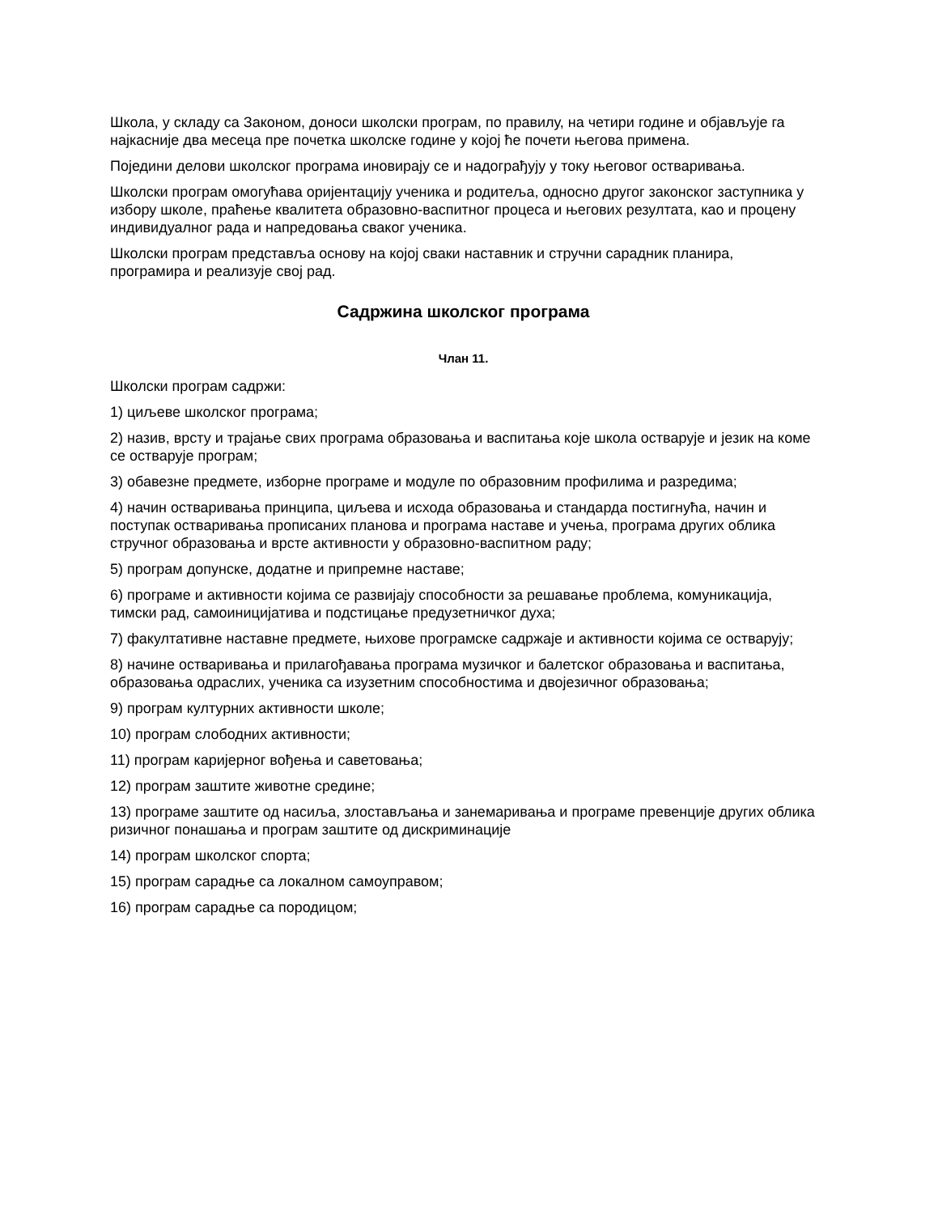Школа, у складу са Законом, доноси школски програм, по правилу, на четири године и објављује га најкасније два месеца пре почетка школске године у којој ће почети његова примена.
Поједини делови школског програма иновирају се и надограђују у току његовог остваривања.
Школски програм омогућава оријентацију ученика и родитеља, односно другог законског заступника у избору школе, праћење квалитета образовно-васпитног процеса и његових резултата, као и процену индивидуалног рада и напредовања сваког ученика.
Школски програм представља основу на којој сваки наставник и стручни сарадник планира, програмира и реализује свој рад.
Садржина школског програма
Члан 11.
Школски програм садржи:
1) циљеве школског програма;
2) назив, врсту и трајање свих програма образовања и васпитања које школа остварује и језик на коме се остварује програм;
3) обавезне предмете, изборне програме и модуле по образовним профилима и разредима;
4) начин остваривања принципа, циљева и исхода образовања и стандарда постигнућа, начин и поступак остваривања прописаних планова и програма наставе и учења, програма других облика стручног образовања и врсте активности у образовно-васпитном раду;
5) програм допунске, додатне и припремне наставе;
6) програме и активности којима се развијају способности за решавање проблема, комуникација, тимски рад, самоиницијатива и подстицање предузетничког духа;
7) факултативне наставне предмете, њихове програмске садржаје и активности којима се остварују;
8) начине остваривања и прилагођавања програма музичког и балетског образовања и васпитања, образовања одраслих, ученика са изузетним способностима и двојезичног образовања;
9) програм културних активности школе;
10) програм слободних активности;
11) програм каријерног вођења и саветовања;
12) програм заштите животне средине;
13) програме заштите од насиља, злостављања и занемаривања и програме превенције других облика ризичног понашања и програм заштите од дискриминације
14) програм школског спорта;
15) програм сарадње са локалном самоуправом;
16) програм сарадње са породицом;